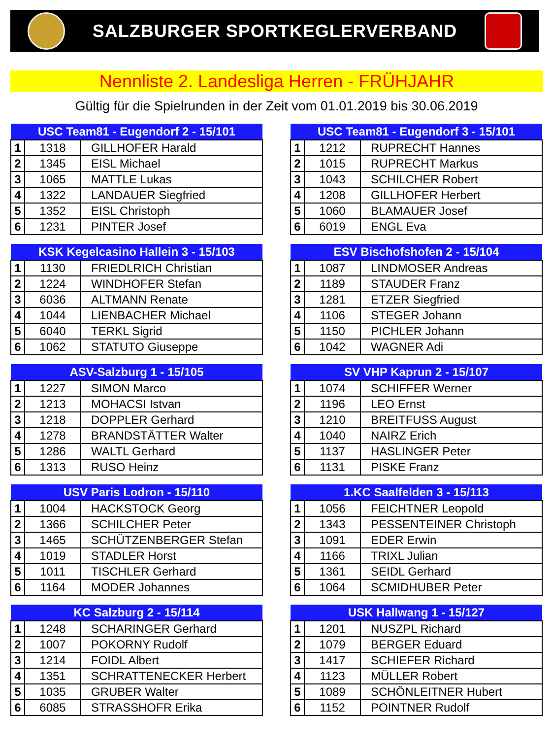SALZBURGER SPORTKEGLERVERBAND
Nennliste 2. Landesliga Herren - FRÜHJAHR
Gültig für die Spielrunden in der Zeit vom 01.01.2019 bis 30.06.2019
| USC Team81 - Eugendorf 2 - 15/101 | | |
| --- | --- | --- |
| 1 | 1318 | GILLHOFER Harald |
| 2 | 1345 | EISL Michael |
| 3 | 1065 | MATTLE Lukas |
| 4 | 1322 | LANDAUER Siegfried |
| 5 | 1352 | EISL Christoph |
| 6 | 1231 | PINTER Josef |
| USC Team81 - Eugendorf 3 - 15/101 | | |
| --- | --- | --- |
| 1 | 1212 | RUPRECHT Hannes |
| 2 | 1015 | RUPRECHT Markus |
| 3 | 1043 | SCHILCHER Robert |
| 4 | 1208 | GILLHOFER Herbert |
| 5 | 1060 | BLAMAUER Josef |
| 6 | 6019 | ENGL Eva |
| KSK Kegelcasino Hallein 3 - 15/103 | | |
| --- | --- | --- |
| 1 | 1130 | FRIEDLRICH Christian |
| 2 | 1224 | WINDHOFER Stefan |
| 3 | 6036 | ALTMANN Renate |
| 4 | 1044 | LIENBACHER Michael |
| 5 | 6040 | TERKL Sigrid |
| 6 | 1062 | STATUTO Giuseppe |
| ESV Bischofshofen 2 - 15/104 | | |
| --- | --- | --- |
| 1 | 1087 | LINDMOSER Andreas |
| 2 | 1189 | STAUDER Franz |
| 3 | 1281 | ETZER Siegfried |
| 4 | 1106 | STEGER Johann |
| 5 | 1150 | PICHLER Johann |
| 6 | 1042 | WAGNER Adi |
| ASV-Salzburg 1 - 15/105 | | |
| --- | --- | --- |
| 1 | 1227 | SIMON Marco |
| 2 | 1213 | MOHACSI Istvan |
| 3 | 1218 | DOPPLER Gerhard |
| 4 | 1278 | BRANDSTÄTTER Walter |
| 5 | 1286 | WALTL Gerhard |
| 6 | 1313 | RUSO Heinz |
| SV VHP Kaprun 2 - 15/107 | | |
| --- | --- | --- |
| 1 | 1074 | SCHIFFER Werner |
| 2 | 1196 | LEO Ernst |
| 3 | 1210 | BREITFUSS August |
| 4 | 1040 | NAIRZ Erich |
| 5 | 1137 | HASLINGER Peter |
| 6 | 1131 | PISKE Franz |
| USV Paris Lodron - 15/110 | | |
| --- | --- | --- |
| 1 | 1004 | HACKSTOCK Georg |
| 2 | 1366 | SCHILCHER Peter |
| 3 | 1465 | SCHÜTZENBERGER Stefan |
| 4 | 1019 | STADLER Horst |
| 5 | 1011 | TISCHLER Gerhard |
| 6 | 1164 | MODER Johannes |
| 1.KC Saalfelden 3 - 15/113 | | |
| --- | --- | --- |
| 1 | 1056 | FEICHTNER Leopold |
| 2 | 1343 | PESSENTEINER Christoph |
| 3 | 1091 | EDER Erwin |
| 4 | 1166 | TRIXL Julian |
| 5 | 1361 | SEIDL Gerhard |
| 6 | 1064 | SCMIDHUBER Peter |
| KC Salzburg 2 - 15/114 | | |
| --- | --- | --- |
| 1 | 1248 | SCHARINGER Gerhard |
| 2 | 1007 | POKORNY Rudolf |
| 3 | 1214 | FOIDL Albert |
| 4 | 1351 | SCHRATTENECKER Herbert |
| 5 | 1035 | GRUBER Walter |
| 6 | 6085 | STRASSHOFR Erika |
| USK Hallwang 1 - 15/127 | | |
| --- | --- | --- |
| 1 | 1201 | NUSZPL Richard |
| 2 | 1079 | BERGER Eduard |
| 3 | 1417 | SCHIEFER Richard |
| 4 | 1123 | MÜLLER Robert |
| 5 | 1089 | SCHÖNLEITNER Hubert |
| 6 | 1152 | POINTNER Rudolf |